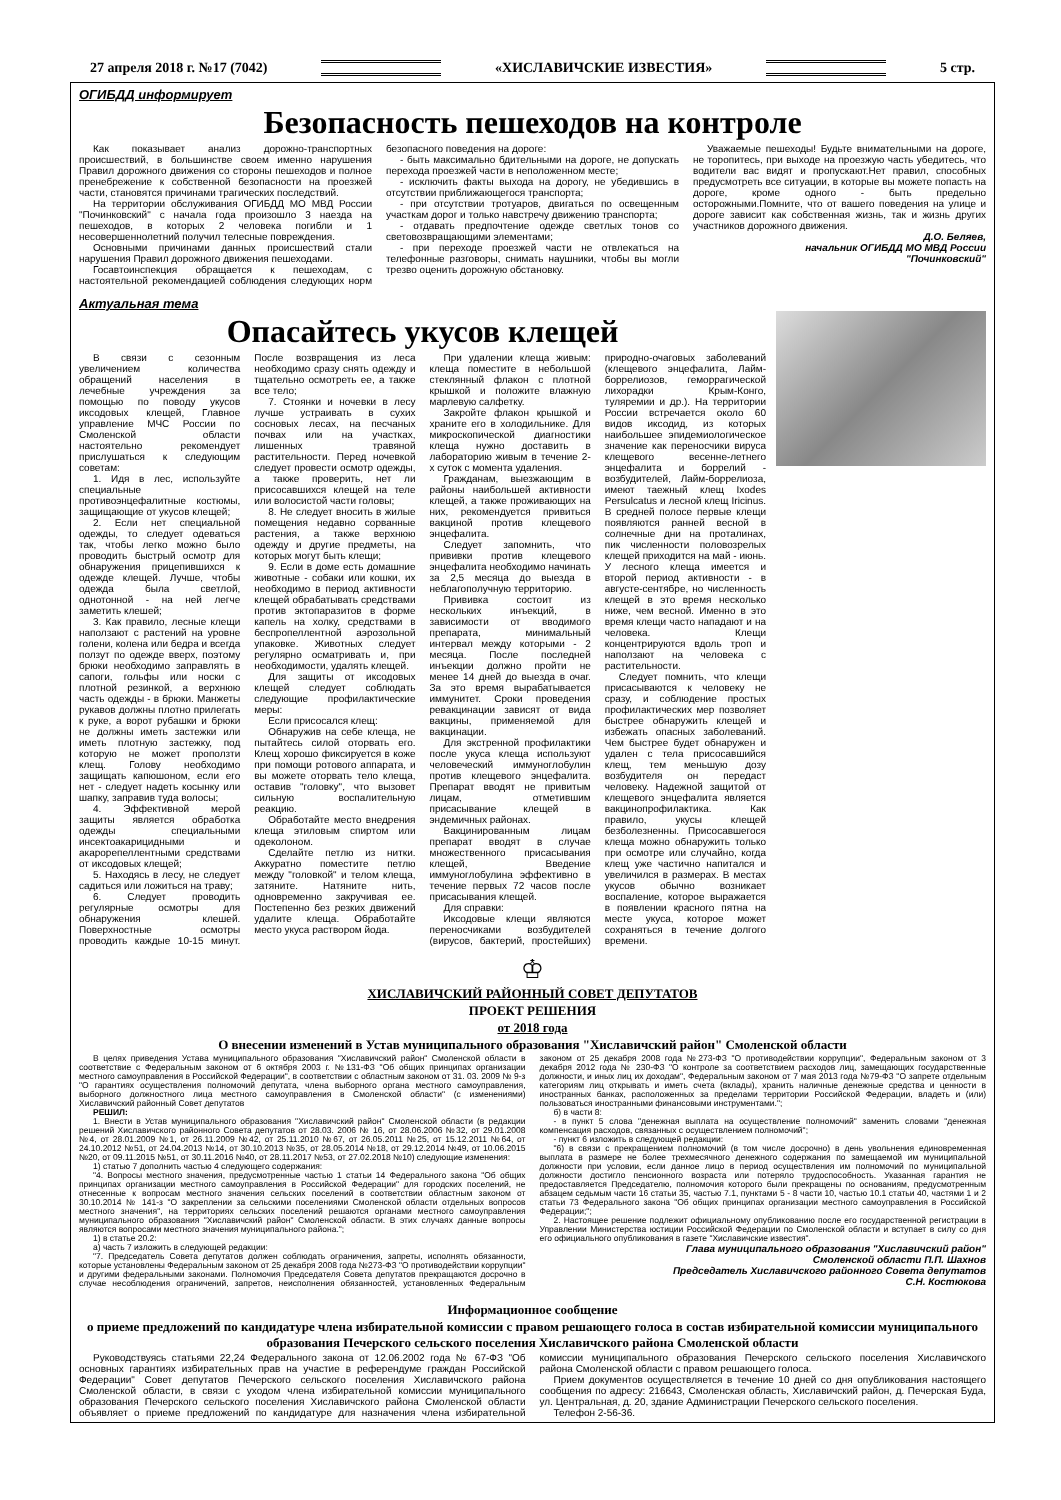27 апреля 2018 г. №17 (7042) «ХИСЛАВИЧСКИЕ ИЗВЕСТИЯ» 5 стр.
ОГИБДД информирует
Безопасность пешеходов на контроле
Как показывает анализ дорожно-транспортных происшествий, в большинстве своем именно нарушения Правил дорожного движения со стороны пешеходов и полное пренебрежение к собственной безопасности на проезжей части, становятся причинами трагических последствий.
На территории обслуживания ОГИБДД МО МВД России "Починковский" с начала года произошло 3 наезда на пешеходов, в которых 2 человека погибли и 1 несовершеннолетний получил телесные повреждения.
Основными причинами данных происшествий стали нарушения Правил дорожного движения пешеходами.
Госавтоинспекция обращается к пешеходам, с настоятельной рекомендацией соблюдения следующих норм безопасного поведения на дороге:
- быть максимально бдительными на дороге, не допускать перехода проезжей части в неположенном месте;
- исключить факты выхода на дорогу, не убедившись в отсутствии приближающегося транспорта;
- при отсутствии тротуаров, двигаться по освещенным участкам дорог и только навстречу движению транспорта;
- отдавать предпочтение одежде светлых тонов со световозвращающими элементами;
- при переходе проезжей части не отвлекаться на телефонные разговоры, снимать наушники, чтобы вы могли трезво оценить дорожную обстановку.
Уважаемые пешеходы! Будьте внимательными на дороге, не торопитесь, при выходе на проезжую часть убедитесь, что водители вас видят и пропускают.Нет правил, способных предусмотреть все ситуации, в которые вы можете попасть на дороге, кроме одного - быть предельно осторожными.Помните, что от вашего поведения на улице и дороге зависит как собственная жизнь, так и жизнь других участников дорожного движения.
Д.О. Беляев,
начальник ОГИБДД МО МВД России
"Починковский"
Актуальная тема
Опасайтесь укусов клещей
В связи с сезонным увеличением количества обращений населения в лечебные учреждения за помощью по поводу укусов иксодовых клещей, Главное управление МЧС России по Смоленской области настоятельно рекомендует прислушаться к следующим советам:
1. Идя в лес, используйте специальные противоэнцефалитные костюмы, защищающие от укусов клещей;
2. Если нет специальной одежды, то следует одеваться так, чтобы легко можно было проводить быстрый осмотр для обнаружения прицепившихся к одежде клещей. Лучше, чтобы одежда была светлой, однотонной - на ней легче заметить клешей;
3. Как правило, лесные клещи наползают с растений на уровне голени, колена или бедра и всегда ползут по одежде вверх, поэтому брюки необходимо заправлять в сапоги, гольфы или носки с плотной резинкой, а верхнюю часть одежды - в брюки. Манжеты рукавов должны плотно прилегать к руке, а ворот рубашки и брюки не должны иметь застежки или иметь плотную застежку, под которую не может проползти клещ. Голову необходимо защищать капюшоном, если его нет - следует надеть косынку или шапку, заправив туда волосы;
4. Эффективной мерой защиты является обработка одежды специальными инсектоакарицидными и акарорепеллентными средствами от иксодовых клещей;
5. Находясь в лесу, не следует садиться или ложиться на траву;
6. Следует проводить регулярные осмотры для обнаружения клешей. Поверхностные осмотры проводить каждые 10-15 минут. После возвращения из леса необходимо сразу снять одежду и тщательно осмотреть ее, а также все тело;
7. Стоянки и ночевки в лесу лучше устраивать в сухих сосновых лесах, на песчаных почвах или на участках, лишенных травяной растительности. Перед ночевкой следует провести осмотр одежды, а также проверить, нет ли присосавшихся клещей на теле или волосистой части головы;
8. Не следует вносить в жилые помещения недавно сорванные растения, а также верхнюю одежду и другие предметы, на которых могут быть клещи;
9. Если в доме есть домашние животные - собаки или кошки, их необходимо в период активности клещей обрабатывать средствами против эктопаразитов в форме капель на холку, средствами в беспропеллентной аэрозольной упаковке. Животных следует регулярно осматривать и, при необходимости, удалять клещей.
Для защиты от иксодовых клещей следует соблюдать следующие профилактические меры:
Если присосался клещ:
Обнаружив на себе клеща, не пытайтесь силой оторвать его. Клещ хорошо фиксируется в коже при помощи ротового аппарата, и вы можете оторвать тело клеща, оставив "головку", что вызовет сильную воспалительную реакцию.
Обработайте место внедрения клеща этиловым спиртом или одеколоном.
Сделайте петлю из нитки. Аккуратно поместите петлю между "головкой" и телом клеща, затяните. Натяните нить, одновременно закручивая ее. Постепенно без резких движений удалите клеща. Обработайте место укуса раствором йода.
При удалении клеща живым: клеща поместите в небольшой стеклянный флакон с плотной крышкой и положите влажную марлевую салфетку.
Закройте флакон крышкой и храните его в холодильнике. Для микроскопической диагностики клеща нужно доставить в лабораторию живым в течение 2-х суток с момента удаления.
Гражданам, выезжающим в районы наибольшей активности клещей, а также проживающих на них, рекомендуется привиться вакциной против клещевого энцефалита.
Следует запомнить, что прививки против клещевого энцефалита необходимо начинать за 2,5 месяца до выезда в неблагополучную территорию.
Прививка состоит из нескольких инъекций, в зависимости от вводимого препарата, минимальный интервал между которыми - 2 месяца. После последней инъекции должно пройти не менее 14 дней до выезда в очаг. За это время вырабатывается иммунитет. Сроки проведения ревакцинации зависят от вида вакцины, применяемой для вакцинации.
Для экстренной профилактики после укуса клеща используют человеческий иммуноглобулин против клещевого энцефалита. Препарат вводят не привитым лицам, отметившим присасывание клещей в эндемичных районах.
Вакцинированным лицам препарат вводят в случае множественного присасывания клещей, Введение иммуноглобулина эффективно в течение первых 72 часов после присасывания клещей.
Для справки:
Иксодовые клещи являются переносчиками возбудителей (вирусов, бактерий, простейших) природно-очаговых заболеваний (клещевого энцефалита, Лайм-боррелиозов, геморрагической лихорадки Крым-Конго, туляремии и др.). На территории России встречается около 60 видов иксодид, из которых наибольшее эпидемиологическое значение как переносчики вируса клещевого весенне-летнего энцефалита и боррелий - возбудителей, Лайм-боррелиоза, имеют таежный клещ Ixodes Persulcatus и лесной клещ Iricinus. В средней полосе первые клещи появляются ранней весной в солнечные дни на проталинах, пик численности половозрелых клещей приходится на май - июнь. У лесного клеща имеется и второй период активности - в августе-сентябре, но численность клещей в это время несколько ниже, чем весной. Именно в это время клещи часто нападают и на человека. Клещи концентрируются вдоль троп и наползают на человека с растительности.
Следует помнить, что клещи присасываются к человеку не сразу, и соблюдение простых профилактических мер позволяет быстрее обнаружить клещей и избежать опасных заболеваний. Чем быстрее будет обнаружен и удален с тела присосавшийся клещ, тем меньшую дозу возбудителя он передаст человеку. Надежной защитой от клещевого энцефалита является вакцинопрофилактика. Как правило, укусы клещей безболезненны. Присосавшегося клеща можно обнаружить только при осмотре или случайно, когда клещ уже частично напитался и увеличился в размерах. В местах укусов обычно возникает воспаление, которое выражается в появлении красного пятна на месте укуса, которое может сохраняться в течение долгого времени.
♔
ХИСЛАВИЧСКИЙ РАЙОННЫЙ СОВЕТ ДЕПУТАТОВ
ПРОЕКТ РЕШЕНИЯ
от 2018 года
О внесении изменений в Устав муниципального образования "Хиславичский район" Смоленской области
В целях приведения Устава муниципального образования "Хиславичский район" Смоленской области в соответствие с Федеральным законом от 6 октября 2003 г. №131-ФЗ "Об общих принципах организации местного самоуправления в Российской Федерации", в соответствии с областным законом от 31. 03. 2009 № 9-з "О гарантиях осуществления полномочий депутата, члена выборного органа местного самоуправления, выборного должностного лица местного самоуправления в Смоленской области" (с изменениями) Хиславичский районный Совет депутатов
РЕШИЛ:
1. Внести в Устав муниципального образования "Хиславичский район" Смоленской области (в редакции решений Хиславичского районного Совета депутатов от 28.03. 2006 № 16, от 28.06.2006 №32, от 29.01.2008 №4, от 28.01.2009 №1, от 26.11.2009 №42, от 25.11.2010 №67, от 26.05.2011 №25, от 15.12.2011 №64, от 24.10.2012 №51, от 24.04.2013 №14, от 30.10.2013 №35, от 28.05.2014 №18, от 29.12.2014 №49, от 10.06.2015 №20, от 09.11.2015 №51, от 30.11.2016 №40, от 28.11.2017 №53, от 27.02.2018 №10) следующие изменения:
1) статью 7 дополнить частью 4 следующего содержания:
"4. Вопросы местного значения, предусмотренные частью 1 статьи 14 Федерального закона "Об общих принципах организации местного самоуправления в Российской Федерации" для городских поселений, не отнесенные к вопросам местного значения сельских поселений в соответствии областным законом от 30.10.2014 № 141-з "О закреплении за сельскими поселениями Смоленской области отдельных вопросов местного значения", на территориях сельских поселений решаются органами местного самоуправления муниципального образования "Хиславичский район" Смоленской области. В этих случаях данные вопросы являются вопросами местного значения муниципального района.";
1) в статье 20.2:
а) часть 7 изложить в следующей редакции:
"7. Председатель Совета депутатов должен соблюдать ограничения, запреты, исполнять обязанности, которые установлены Федеральным законом от 25 декабря 2008 года №273-ФЗ "О противодействии коррупции" и другими федеральными законами. Полномочия Председателя Совета депутатов прекращаются досрочно в случае несоблюдения ограничений, запретов, неисполнения обязанностей, установленных Федеральным законом от 25 декабря 2008 года №273-ФЗ "О противодействии коррупции", Федеральным законом от 3 декабря 2012 года № 230-ФЗ "О контроле за соответствием расходов лиц, замещающих государственные должности, и иных лиц их доходам", Федеральным законом от 7 мая 2013 года №79-ФЗ "О запрете отдельным категориям лиц открывать и иметь счета (вклады), хранить наличные денежные средства и ценности в иностранных банках, расположенных за пределами территории Российской Федерации, владеть и (или) пользоваться иностранными финансовыми инструментами.";
б) в части 8:
- в пункт 5 слова "денежная выплата на осуществление полномочий" заменить словами "денежная компенсация расходов, связанных с осуществлением полномочий";
- пункт 6 изложить в следующей редакции:
"6) в связи с прекращением полномочий (в том числе досрочно) в день увольнения единовременная выплата в размере не более трехмесячного денежного содержания по замещаемой им муниципальной должности при условии, если данное лицо в период осуществления им полномочий по муниципальной должности достигло пенсионного возраста или потеряло трудоспособность. Указанная гарантия не предоставляется Председателю, полномочия которого были прекращены по основаниям, предусмотренным абзацем седьмым части 16 статьи 35, частью 7.1, пунктами 5 - 8 части 10, частью 10.1 статьи 40, частями 1 и 2 статьи 73 Федерального закона "Об общих принципах организации местного самоуправления в Российской Федерации;";
2. Настоящее решение подлежит официальному опубликованию после его государственной регистрации в Управлении Министерства юстиции Российской Федерации по Смоленской области и вступает в силу со дня его официального опубликования в газете "Хиславичские известия".
Глава муниципального образования "Хиславичский район"
Смоленской области П.П. Шахнов
Председатель Хиславичского районного Совета депутатов
С.Н. Костюкова
Информационное сообщение
о приеме предложений по кандидатуре члена избирательной комиссии с правом решающего голоса в состав избирательной комиссии муниципального образования Печерского сельского поселения Хиславичского района Смоленской области
Руководствуясь статьями 22,24 Федерального закона от 12.06.2002 года № 67-ФЗ "Об основных гарантиях избирательных прав на участие в референдуме граждан Российской Федерации" Совет депутатов Печерского сельского поселения Хиславичского района Смоленской области, в связи с уходом члена избирательной комиссии муниципального образования Печерского сельского поселения Хиславичского района Смоленской области объявляет о приеме предложений по кандидатуре для назначения члена избирательной комиссии муниципального образования Печерского сельского поселения Хиславичского района Смоленской области с правом решающего голоса.
Прием документов осуществляется в течение 10 дней со дня опубликования настоящего сообщения по адресу: 216643, Смоленская область, Хиславичский район, д. Печерская Буда, ул. Центральная, д. 20, здание Администрации Печерского сельского поселения.
Телефон 2-56-36.